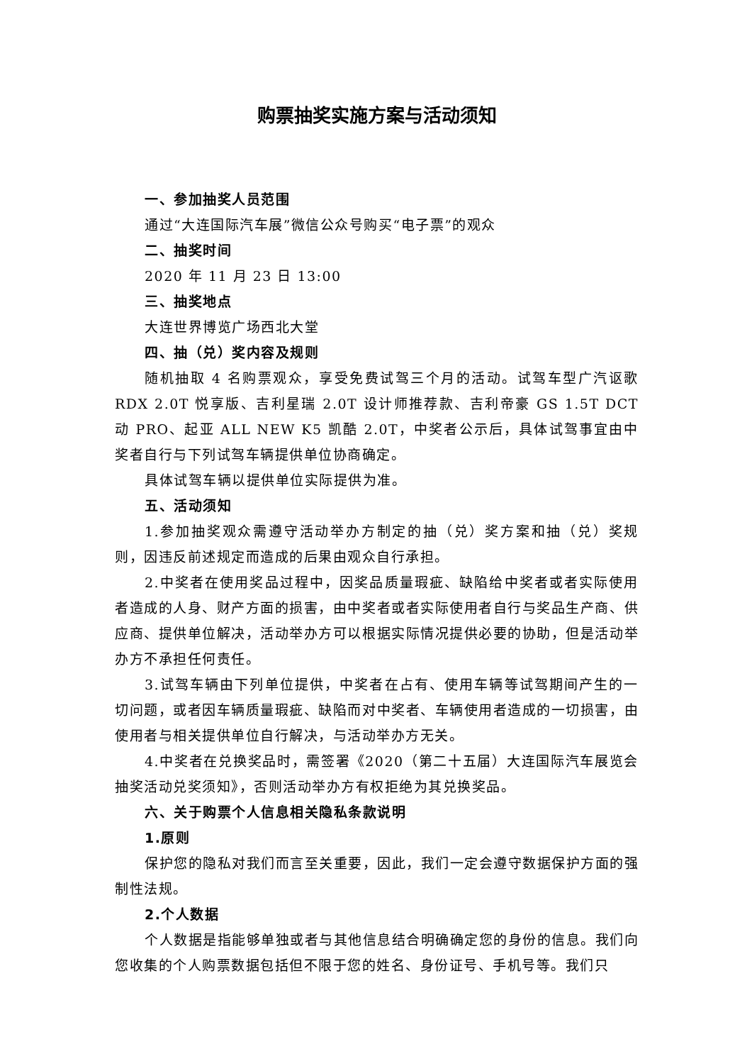购票抽奖实施方案与活动须知
一、参加抽奖人员范围
通过“大连国际汽车展”微信公众号购买“电子票”的观众
二、抽奖时间
2020 年 11 月 23 日 13:00
三、抽奖地点
大连世界博览广场西北大堂
四、抽（兑）奖内容及规则
随机抽取 4 名购票观众，享受免费试驾三个月的活动。试驾车型广汽讴歌 RDX 2.0T 悦享版、吉利星瑞 2.0T 设计师推荐款、吉利帝豪 GS 1.5T DCT 动 PRO、起亚 ALL NEW K5 凯酷 2.0T，中奖者公示后，具体试驾事宜由中奖者自行与下列试驾车辆提供单位协商确定。
具体试驾车辆以提供单位实际提供为准。
五、活动须知
1.参加抽奖观众需遵守活动举办方制定的抽（兑）奖方案和抽（兑）奖规则，因违反前述规定而造成的后果由观众自行承担。
2.中奖者在使用奖品过程中，因奖品质量瑕疵、缺陷给中奖者或者实际使用者造成的人身、财产方面的损害，由中奖者或者实际使用者自行与奖品生产商、供应商、提供单位解决，活动举办方可以根据实际情况提供必要的协助，但是活动举办方不承担任何责任。
3.试驾车辆由下列单位提供，中奖者在占有、使用车辆等试驾期间产生的一切问题，或者因车辆质量瑕疵、缺陷而对中奖者、车辆使用者造成的一切损害，由使用者与相关提供单位自行解决，与活动举办方无关。
4.中奖者在兑换奖品时，需签署《2020（第二十五届）大连国际汽车展览会抽奖活动兑奖须知》，否则活动举办方有权拒绝为其兑换奖品。
六、关于购票个人信息相关隐私条款说明
1.原则
保护您的隐私对我们而言至关重要，因此，我们一定会遵守数据保护方面的强制性法规。
2.个人数据
个人数据是指能够单独或者与其他信息结合明确确定您的身份的信息。我们向您收集的个人购票数据包括但不限于您的姓名、身份证号、手机号等。我们只